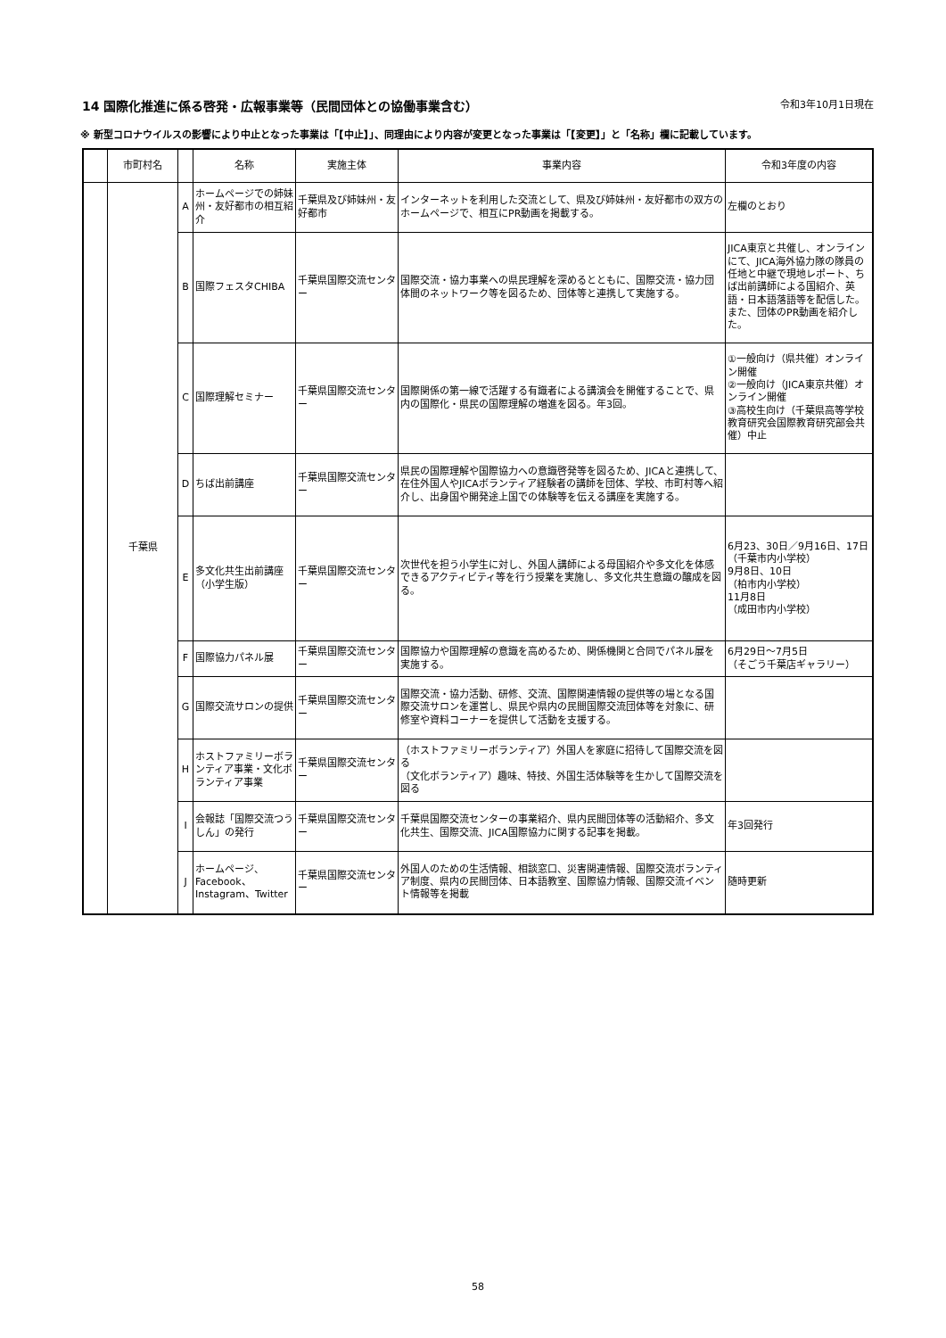14 国際化推進に係る啓発・広報事業等（民間団体との協働事業含む） 令和3年10月1日現在
※ 新型コロナウイルスの影響により中止となった事業は「【中止】」、同理由により内容が変更となった事業は「【変更】」と「名称」欄に記載しています。
| | 市町村名 | | 名称 | 実施主体 | 事業内容 | 令和3年度の内容 |
| --- | --- | --- | --- | --- | --- | --- |
| | 千葉県 | A | ホームページでの姉妹州・友好都市の相互紹介 | 千葉県及び姉妹州・友好都市 | インターネットを利用した交流として、県及び姉妹州・友好都市の双方のホームページで、相互にPR動画を掲載する。 | 左欄のとおり |
| | | B | 国際フェスタCHIBA | 千葉県国際交流センター | 国際交流・協力事業への県民理解を深めるとともに、国際交流・協力団体間のネットワーク等を図るため、団体等と連携して実施する。 | JICA東京と共催し、オンラインにて、JICA海外協力隊の隊員の任地と中継で現地レポート、ちば出前講師による国紹介、英語・日本語落語等を配信した。また、団体のPR動画を紹介した。 |
| | | C | 国際理解セミナー | 千葉県国際交流センター | 国際関係の第一線で活躍する有識者による講演会を開催することで、県内の国際化・県民の国際理解の増進を図る。年3回。 | ①一般向け（県共催）オンライン開催 ②一般向け（JICA東京共催）オンライン開催 ③高校生向け（千葉県高等学校教育研究会国際教育研究部会共催）中止 |
| | | D | ちば出前講座 | 千葉県国際交流センター | 県民の国際理解や国際協力への意識啓発等を図るため、JICAと連携して、在住外国人やJICAボランティア経験者の講師を団体、学校、市町村等へ紹介し、出身国や開発途上国での体験等を伝える講座を実施する。 | |
| | | E | 多文化共生出前講座（小学生版） | 千葉県国際交流センター | 次世代を担う小学生に対し、外国人講師による母国紹介や多文化を体感できるアクティビティ等を行う授業を実施し、多文化共生意識の醸成を図る。 | 6月23、30日／9月16日、17日 （千葉市内小学校） 9月8日、10日 （柏市内小学校） 11月8日 （成田市内小学校） |
| | | F | 国際協力パネル展 | 千葉県国際交流センター | 国際協力や国際理解の意識を高めるため、関係機関と合同でパネル展を実施する。 | 6月29日～7月5日 （そごう千葉店ギャラリー） |
| | | G | 国際交流サロンの提供 | 千葉県国際交流センター | 国際交流・協力活動、研修、交流、国際関連情報の提供等の場となる国際交流サロンを運営し、県民や県内の民間国際交流団体等を対象に、研修室や資料コーナーを提供して活動を支援する。 | |
| | | H | ホストファミリーボランティア事業・文化ボランティア事業 | 千葉県国際交流センター | （ホストファミリーボランティア）外国人を家庭に招待して国際交流を図る （文化ボランティア）趣味、特技、外国生活体験等を生かして国際交流を図る | |
| | | I | 会報誌「国際交流つうしん」の発行 | 千葉県国際交流センター | 千葉県国際交流センターの事業紹介、県内民間団体等の活動紹介、多文化共生、国際交流、JICA国際協力に関する記事を掲載。 | 年3回発行 |
| | | J | ホームページ、Facebook、Instagram、Twitter | 千葉県国際交流センター | 外国人のための生活情報、相談窓口、災害関連情報、国際交流ボランティア制度、県内の民間団体、日本語教室、国際協力情報、国際交流イベント情報等を掲載 | 随時更新 |
58